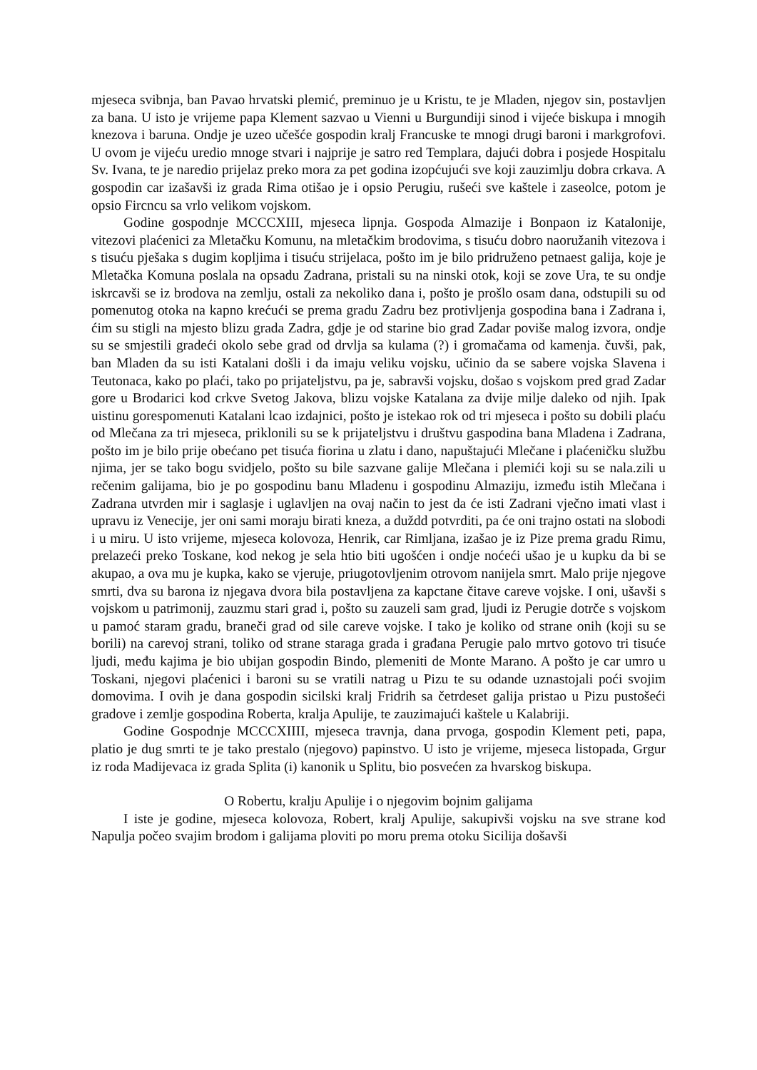mjeseca svibnja, ban Pavao hrvatski plemić, preminuo je u Kristu, te je Mladen, njegov sin, postavljen za bana. U isto je vrijeme papa Klement sazvao u Vienni u Burgundiji sinod i vijeće biskupa i mnogih knezova i baruna. Ondje je uzeo učešće gospodin kralj Francuske te mnogi drugi baroni i markgrofovi. U ovom je vijeću uredio mnoge stvari i najprije je satro red Templara, dajući dobra i posjede Hospitalu Sv. Ivana, te je naredio prijelaz preko mora za pet godina izopćujući sve koji zauzimlju dobra crkava. A gospodin car izašavši iz grada Rima otišao je i opsio Perugiu, rušeći sve kaštele i zaseolce, potom je opsio Fircncu sa vrlo velikom vojskom.
Godine gospodnje MCCCXIII, mjeseca lipnja. Gospoda Almazije i Bonpaon iz Katalonije, vitezovi plaćenici za Mletačku Komunu, na mletačkim brodovima, s tisuću dobro naoružanih vitezova i s tisuću pješaka s dugim kopljima i tisuću strijelaca, pošto im je bilo pridruženo petnaest galija, koje je Mletačka Komuna poslala na opsadu Zadrana, pristali su na ninski otok, koji se zove Ura, te su ondje iskrcavši se iz brodova na zemlju, ostali za nekoliko dana i, pošto je prošlo osam dana, odstupili su od pomenutog otoka na kapno krećući se prema gradu Zadru bez protivljenja gospodina bana i Zadrana i, ćim su stigli na mjesto blizu grada Zadra, gdje je od starine bio grad Zadar poviše malog izvora, ondje su se smjestili gradeći okolo sebe grad od drvlja sa kulama (?) i gromačama od kamenja. čuvši, pak, ban Mladen da su isti Katalani došli i da imaju veliku vojsku, učinio da se sabere vojska Slavena i Teutonaca, kako po plaći, tako po prijateljstvu, pa je, sabravši vojsku, došao s vojskom pred grad Zadar gore u Brodarici kod crkve Svetog Jakova, blizu vojske Katalana za dvije milje daleko od njih. Ipak uistinu gorespomenuti Katalani lcao izdajnici, pošto je istekao rok od tri mjeseca i pošto su dobili plaću od Mlečana za tri mjeseca, priklonili su se k prijateljstvu i društvu gaspodina bana Mladena i Zadrana, pošto im je bilo prije obećano pet tisuća fiorina u zlatu i dano, napuštajući Mlečane i plaćeničku službu njima, jer se tako bogu svidjelo, pošto su bile sazvane galije Mlečana i plemići koji su se nala.zili u rečenim galijama, bio je po gospodinu banu Mladenu i gospodinu Almaziju, između istih Mlečana i Zadrana utvrden mir i saglasje i uglavljen na ovaj način to jest da će isti Zadrani vječno imati vlast i upravu iz Venecije, jer oni sami moraju birati kneza, a duždd potvrditi, pa će oni trajno ostati na slobodi i u miru. U isto vrijeme, mjeseca kolovoza, Henrik, car Rimljana, izašao je iz Pize prema gradu Rimu, prelazeći preko Toskane, kod nekog je sela htio biti ugošćen i ondje noćeći ušao je u kupku da bi se akupao, a ova mu je kupka, kako se vjeruje, priugotovljenim otrovom nanijela smrt. Malo prije njegove smrti, dva su barona iz njegava dvora bila postavljena za kapctane čitave careve vojske. I oni, ušavši s vojskom u patrimonij, zauzmu stari grad i, pošto su zauzeli sam grad, ljudi iz Perugie dotrče s vojskom u pamoć staram gradu, braneči grad od sile careve vojske. I tako je koliko od strane onih (koji su se borili) na carevoj strani, toliko od strane staraga grada i građana Perugie palo mrtvo gotovo tri tisuće ljudi, među kajima je bio ubijan gospodin Bindo, plemeniti de Monte Marano. A pošto je car umro u Toskani, njegovi plaćenici i baroni su se vratili natrag u Pizu te su odande uznastojali poći svojim domovima. I ovih je dana gospodin sicilski kralj Fridrih sa četrdeset galija pristao u Pizu pustošeći gradove i zemlje gospodina Roberta, kralja Apulije, te zauzimajući kaštele u Kalabriji.
Godine Gospodnje MCCCXIIII, mjeseca travnja, dana prvoga, gospodin Klement peti, papa, platio je dug smrti te je tako prestalo (njegovo) papinstvo. U isto je vrijeme, mjeseca listopada, Grgur iz roda Madijevaca iz grada Splita (i) kanonik u Splitu, bio posvećen za hvarskog biskupa.
O Robertu, kralju Apulije i o njegovim bojnim galijama
I iste je godine, mjeseca kolovoza, Robert, kralj Apulije, sakupivši vojsku na sve strane kod Napulja počeo svajim brodom i galijama ploviti po moru prema otoku Sicilija došavši